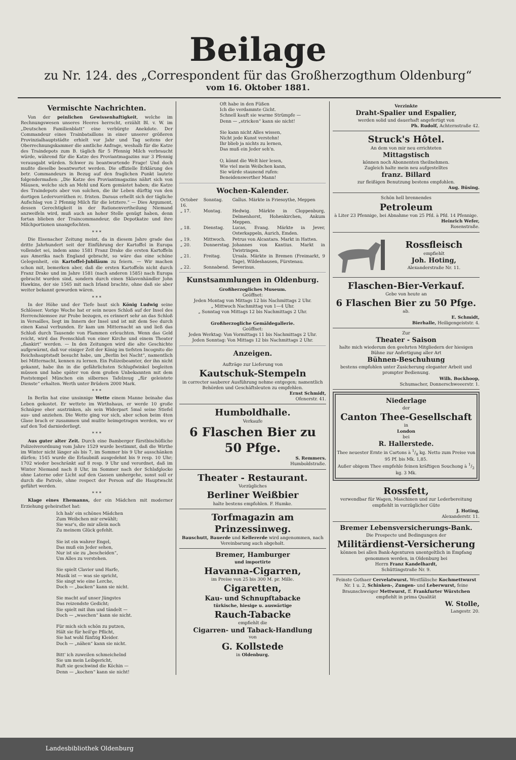Beilage
zu Nr. 124. des „Correspondent für das Großherzogthum Oldenburg“
vom 16. Oktober 1881.
Vermischte Nachrichten.
Von der peinlichen Gewissenhaftigkeit, welche im Rechnungswesen unseres Heeres herrscht, erzählt Bl. v. W. im „Deutschen Familienblatt“ eine verbürgte Anekdote. Der Commandeur eines Trainbataillons in einer unserer größeren Provinzialhauptstädte erhielt vor Jahr und Tag seitens der Oberrechnungskammer die amtliche Anfrage, weshalb für die Katze des Traindepots zum B. täglich für 5 Pfennig Milch verbraucht würde, während für die Katze des Proviantmagazins nur 3 Pfennig verausgabt würden. Schwer zu beantwortende Frage! Und doch mußte dieselbe beantwortet werden. Die offizielle Erklärung des betr. Commandeurs in Bezug auf den fraglichen Punkt lautete folgendermaßen: „Die Katze des Proviantmagazins nährt sich von Mäusen, welche sich an Mehl und Korn gemästet haben; die Katze des Traindepots aber von solchen, die ihr Leben dürftig von den dortigen Ledervorräthen rc. fristen. Daraus erhellt sich der tägliche Aufschlag von 2 Pfennig Milch für die letztere.“ — Dies Argument, dessen Gerechtigkeit in der Rationenvertheilung Niemand anzweifeln wird, muß auch an hoher Stelle genügt haben, denn fortan blieben der Traincommandeur, die Depotkatze und ihre Milchportionen unangefochten.
* * *
Die Eisenacher Zeitung meint, da in diesem Jahre grade das dritte Jahrhundert seit der Einführung der Kartoffel in Europa vollendet sei, indem anno 1581 Franz Drake die ersten Kartoffeln aus Amerika nach England gebracht, so wäre das eine schöne Gelegenheit, ein Kartoffel-Jubiläum zu feiern. — Wir machen schon mit, bemerken aber, daß die ersten Kartoffeln nicht durch Franz Drake und im Jahre 1581 (nach anderen 1585) nach Europa gebracht worden sind, sondern durch einen Sklavenhändler John Hawkins, der sie 1565 mit nach Irland brachte, ohne daß sie aber weiter bekannt geworden wären.
* * *
In der Höhe und der Tiefe baut sich König Ludwig seine Schlösser. Vorige Woche hat er sein neues Schloß auf der Insel des Herrenchiemsee zur Probe bezogen, es erinnert sehr an das Schloß in Versailles, liegt im Innern der Insel und ist mit dem See durch einen Kanal verbunden. Er kam um Mitternacht an und ließ das Schloß durch Tausende von Flammen erleuchten. Wenn das Geld reicht, wird das Feenschloß von einer Kirche und einem Theater „flankirt“ werden. — In den Zeitungen wird die alte Geschichte aufgewärmt, daß vor einiger Zeit der König im tiefsten Incognito die Reichshauptstadt besucht habe, um „Berlin bei Nacht“, namentlich bei Mitternacht, kennen zu lernen. Ein Polizeibeamter, der ihn nicht gekannt, habe ihn in die gefährlichsten Schlupfwinkel begleiten müssen und habe später von dem großen Unbekannten mit dem Poststempel München ein silbernes Tafelzeug „für geleistete Dienste“ erhalten. Werth unter Brüdern 2000 Mark.
* * *
In Berlin hat eine unsinnige Wette einem Manne beinahe das Leben gekostet. Er wettete im Wirthshaus, er werde 10 große Schnäpse eher austrinken, als sein Widerpart 5mal seine Stiefel aus- und anziehen. Die Wette ging vor sich, aber schon beim 4ten Glase brach er zusammen und mußte heimgetragen werden, wo er auf den Tod darniederliegt.
* * *
Aus guter alter Zeit. Durch eine Bamberger fürstbischöfliche Polizeiverordnung vom Jahre 1529 wurde bestimmt, daß die Wirthe im Winter nicht länger als bis 7, im Sommer bis 9 Uhr ausschänken dürfen; 1545 wurde die Erlaubniß ausgedehnt bis 9 resp. 10 Uhr; 1702 wieder beschränkt auf 8 resp. 9 Uhr und verordnet, daß im Winter Niemand nach 8 Uhr, im Sommer nach der Schlafglocke ohne Laterne oder Licht auf den Gassen umhergehe, sonst soll er durch die Patrole, ohne respect der Person auf die Hauptwacht geführt werden.
* * *
Klage eines Ehemanns, der ein Mädchen mit moderner Erziehung geheirathet hat:
Ich hab' ein schönes Mädchen
Zum Weibchen mir erwählt;
Sie war's, die mir allein noch
Zu meinem Glück gefehlt.
Sie ist ein wahrer Engel,
Das muß ein Jeder sehen,
Nur ist sie zu „bescheiden“,
Um Alles zu verstehen.
Sie spielt Clavier und Harfe,
Musik ist — was sie spricht,
Sie singt wie eine Lerche,
Doch — „backen“ kann sie nicht.
Sie macht auf unser Jüngstes
Das reizendste Gedicht;
Sie spielt mit ihm und tändelt —
Doch — „waschen“ kann sie nicht.
Für mich sich schön zu putzen,
Hält sie für heil'ge Pflicht,
Sie hat wohl fünfzig Kleider.
Doch — „nähen“ kann sie nicht.
Bitt' ich zuweilen schmeichelnd
Sie um mein Leibgericht,
Ruft sie geschwind die Köchin —
Denn — „kochen“ kann sie nicht!
Oft habe in den Füßen
Ich die verdammte Gicht.
Schnell kauft sie warme Strümpfe —
Denn — „stricken“ kann sie nicht!
Sie kann nicht Alles wissen,
Nicht jede Kunst verstehn!
Ihr blieb ja nichts zu lernen,
Das muß ein Jeder seh'n.
O, könnt die Welt hier lesen,
Wie viel mein Weibchen kann,
Sie würde staunend rufen:
Beneidenswerther Mann!
Wochen-Kalender.
| October 16. | Sonntag. | Gallus. Märkte in Friesoythe, Meppen |
| „ 17. | Montag. | Hedwig. Märkte in Cloppenburg, Delmenhorst, Hohenkirchen, Ankum Meppen. |
| „ 18. | Dienstag. | Lucas, Evang. Märkte in Jever, Osterkappeln, Aurich, Emden. |
| „ 19. | Mittwoch. | Petrus von Alcantara. Markt in Hatten. |
| „ 20. | Donnerstag. | Johannes von Kantius. Markt in Twistringen. |
| „ 21. | Freitag. | Ursala. Märkte in Bremen (Freimarkt, 9 Tage), Wildeshausen, Fürstenau. |
| „ 22. | Sonnabend. | Severinus. |
Kunstsammlungen in Oldenburg.
Großherzogliches Museum.
Geöffnet:
Jeden Montag von Mittags 12 bis Nachmittags 2 Uhr.
„ Mittwoch Nachmittag von 1—4 Uhr.
„ Sonntag von Mittags 12 bis Nachmittags 2 Uhr.
Großherzogliche Gemäldegallerie.
Geöffnet:
Jeden Werktag: Von Vormittags 11 bis Nachmittags 2 Uhr.
Jeden Sonntag: Von Mittags 12 bis Nachmittags 2 Uhr.
Anzeigen.
Aufträge zur Lieferung von
Kautschuk-Stempeln
in correcter sauberer Ausführung nehme entgegen; namentlich Behörden und Geschäftsleuten zu empfehlen.
Ernst Schmidt,
Ofenerstr. 41.
Humboldhalle.
Verkaufe
6 Flaschen Bier zu 50 Pfge.
S. Remmers.
Humboldstraße.
Theater - Restaurant.
Vorzügliches
Berliner Weißbier
halte bestens empfohlen. F. Humke.
Torfmagazin am Prinzessinweg.
Bauschutt, Bauerde und Kellererde wird angenommen, nach Vereinbarung auch abgeholt.
Bremer, Hamburger
und importirte
Havanna-Cigarren,
im Preise von 25 bis 300 M. pr. Mille.
Cigaretten,
Kau- und Schnupftabacke
türkische, hiesige u. auswärtige
Rauch-Tabacke
empfiehlt die
Cigarren- und Taback-Handlung
von
G. Kollstede
in Oldenburg.
Verzinkte
Draht-Spalier und Espalier,
werden solid und dauerhaft angefertigt von
Ph. Rudolf, Achternstraße 42.
Struck's Hôtel.
An dem von mir neu errichteten
Mittagstisch
können noch Abonnenten theilnehmen.
Zugleich halte mein neu aufgestelltes
franz. Billard
zur fleißigen Benutzung bestens empfohlen.
Aug. Büsing.
Schön hell brennendes
Petroleum
à Liter 23 Pfennige, bei Abnahme von 25 Pfd. à Pfd. 14 Pfennige.
Heinrich Wefer,
Rosenstraße.
Rossfleisch
empfiehlt
Joh. Hoting,
Alexanderstraße Nr. 11.
Flaschen-Bier-Verkauf.
Gebe von heute an
6 Flaschen Bier zu 50 Pfge.
ab.
E. Schmidt,
Bierhalle, Heiligengeiststr. 4.
Zur
Theater - Saison
halte mich wiederum den geehrten Mitgliedern der hiesigen Bühne zur Anfertigung aller Art
Bühnen-Beschuhung
bestens empfohlen unter Zusicherung eleganter Arbeit und prompter Bedienung.
Wilh. Bockhoop,
Schumacher, Donnerschweeerstr. 1.
Niederlage
der
Canton Thee-Gesellschaft
in
London
bei
R. Hallerstede.
Thee neuester Ernte in Cartons à 1/8 kg. Netto zum Preise von 95 Pf. bis Mk. 1,85.
Außer obigem Thee empfehle feinen kräftigen Souchong à 1/2 kg. 3 Mk.
Rossfett,
verwendbar für Wagen, Maschinen und zur Lederbereitung empfiehlt in vorzüglicher Güte
J. Hoting,
Alexanderstr. 11.
Bremer Lebensversicherungs-Bank.
Die Prospecte und Bedingungen der
Militärdienst-Versicherung
können bei allen Bank-Agenturen unentgeltlich in Empfang genommen werden, in Oldenburg bei
Herrn Franz Kandelhardt,
Schüttingstraße Nr. 9.
Feinste Gothaer Cervelatwurst. Westfälische Kochmettwurst Nr. 1 u. 2, Schinken-, Zungen- und Leberwurst, feine Braunschweiger Mettwurst, ff. Frankfurter Würstchen empfiehlt in prima Qualität
W. Stolle,
Langestr. 20.
Landesbibliothek Oldenburg